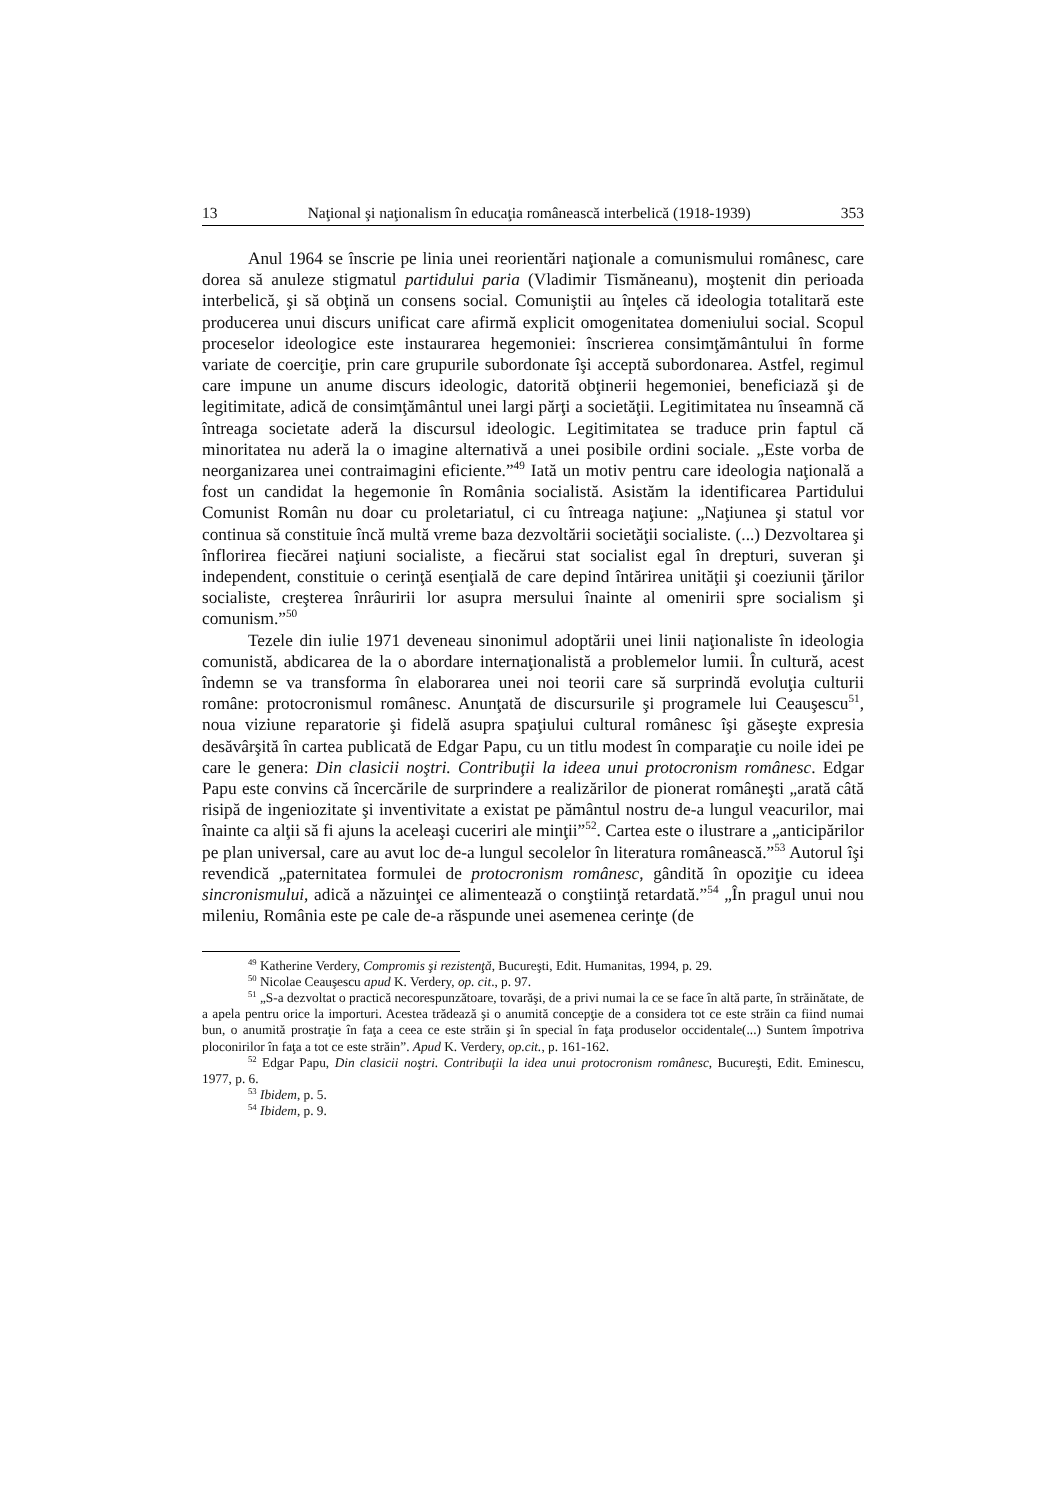13 Naţional şi naţionalism în educaţia românească interbelică (1918-1939) 353
Anul 1964 se înscrie pe linia unei reorientări naţionale a comunismului românesc, care dorea să anuleze stigmatul partidului paria (Vladimir Tismăneanu), moştenit din perioada interbelică, şi să obţină un consens social. Comuniştii au înţeles că ideologia totalitară este producerea unui discurs unificat care afirmă explicit omogenitatea domeniului social. Scopul proceselor ideologice este instaurarea hegemoniei: înscrierea consimţământului în forme variate de coerciţie, prin care grupurile subordonate îşi acceptă subordonarea. Astfel, regimul care impune un anume discurs ideologic, datorită obţinerii hegemoniei, beneficiază şi de legitimitate, adică de consimţământul unei largi părţi a societăţii. Legitimitatea nu înseamnă că întreaga societate aderă la discursul ideologic. Legitimitatea se traduce prin faptul că minoritatea nu aderă la o imagine alternativă a unei posibile ordini sociale. „Este vorba de neorganizarea unei contraimagini eficiente.”<sup>49</sup> Iată un motiv pentru care ideologia naţională a fost un candidat la hegemonie în România socialistă. Asistăm la identificarea Partidului Comunist Român nu doar cu proletariatul, ci cu întreaga naţiune: „Naţiunea şi statul vor continua să constituie încă multă vreme baza dezvoltării societăţii socialiste. (...) Dezvoltarea şi înflorirea fiecărei naţiuni socialiste, a fiecărui stat socialist egal în drepturi, suveran şi independent, constituie o cerinţă esenţială de care depind întărirea unităţii şi coeziunii ţărilor socialiste, creşterea înrâuririi lor asupra mersului înainte al omenirii spre socialism şi comunism.”<sup>50</sup>
Tezele din iulie 1971 deveneau sinonimul adoptării unei linii naţionaliste în ideologia comunistă, abdicarea de la o abordare internaţionalistă a problemelor lumii. În cultură, acest îndemn se va transforma în elaborarea unei noi teorii care să surprindă evoluţia culturii române: protocronismul românesc. Anunţată de discursurile şi programele lui Ceauşescu<sup>51</sup>, noua viziune reparatorie şi fidelă asupra spaţiului cultural românesc îşi găseşte expresia desăvârşită în cartea publicată de Edgar Papu, cu un titlu modest în comparaţie cu noile idei pe care le genera: Din clasicii noştri. Contribuţii la ideea unui protocronism românesc. Edgar Papu este convins că încercările de surprindere a realizărilor de pionerat româneşti „arată câtă risipă de ingeniozitate şi inventivitate a existat pe pământul nostru de-a lungul veacurilor, mai înainte ca alţii să fi ajuns la aceleaşi cuceriri ale minţii”<sup>52</sup>. Cartea este o ilustrare a „anticipărilor pe plan universal, care au avut loc de-a lungul secolelor în literatura românească.”<sup>53</sup> Autorul îşi revendică „paternitatea formulei de protocronism românesc, gândită în opoziţie cu ideea sincronismului, adică a năzuinţei ce alimentează o conştiinţă retardată.”<sup>54</sup> „În pragul unui nou mileniu, România este pe cale de-a răspunde unei asemenea cerinţe (de
<sup>49</sup> Katherine Verdery, Compromis şi rezistenţă, Bucureşti, Edit. Humanitas, 1994, p. 29.
<sup>50</sup> Nicolae Ceauşescu apud K. Verdery, op. cit., p. 97.
<sup>51</sup> „S-a dezvoltat o practică necorespunzătoare, tovarăşi, de a privi numai la ce se face în altă parte, în străinătate, de a apela pentru orice la importuri. Acestea trădează şi o anumită concepţie de a considera tot ce este străin ca fiind numai bun, o anumită prostraţie în faţa a ceea ce este străin şi în special în faţa produselor occidentale(...) Suntem împotriva ploconirilor în faţa a tot ce este străin”. Apud K. Verdery, op.cit., p. 161-162.
<sup>52</sup> Edgar Papu, Din clasicii noştri. Contribuţii la idea unui protocronism românesc, Bucureşti, Edit. Eminescu, 1977, p. 6.
<sup>53</sup> Ibidem, p. 5.
<sup>54</sup> Ibidem, p. 9.